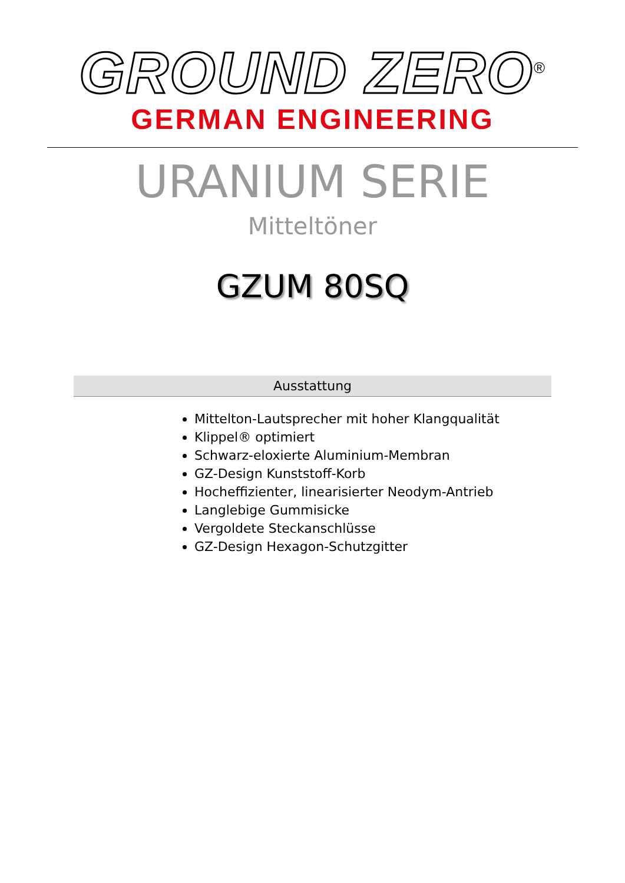GROUND ZERO<sup>®</sup>
GERMAN ENGINEERING
URANIUM SERIE
Mitteltöner
GZUM 80SQ
Ausstattung
Mittelton-Lautsprecher mit hoher Klangqualität
Klippel® optimiert
Schwarz-eloxierte Aluminium-Membran
GZ-Design Kunststoff-Korb
Hocheffizienter, linearisierter Neodym-Antrieb
Langlebige Gummisicke
Vergoldete Steckanschlüsse
GZ-Design Hexagon-Schutzgitter